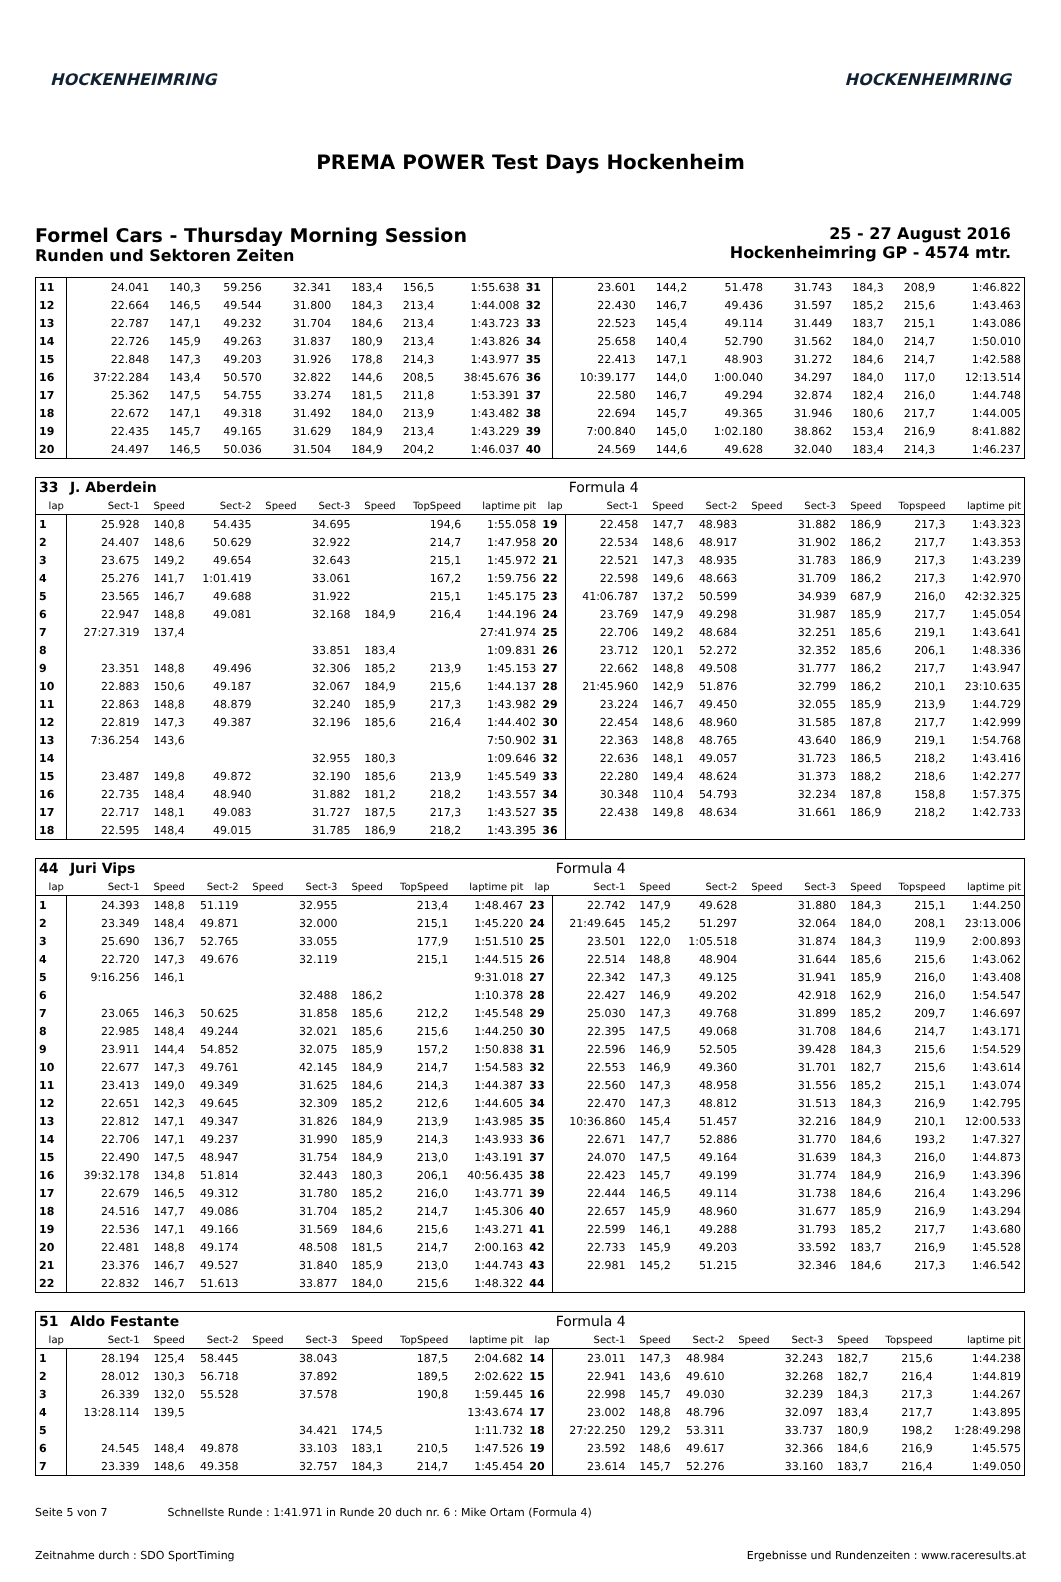HOCKENHEIMRING HOCKENHEIMRING
PREMA POWER Test Days Hockenheim
Formel Cars - Thursday Morning Session
Runden und Sektoren Zeiten
25 - 27 August 2016
Hockenheimring GP - 4574 mtr.
| 11 | 24.041 | 140,3 | 59.256 | | 32.341 | 183,4 | 156,5 | 1:55.638 | 31 | 23.601 | 144,2 | 51.478 | | 31.743 | 184,3 | 208,9 | 1:46.822 |
| 12 | 22.664 | 146,5 | 49.544 | | 31.800 | 184,3 | 213,4 | 1:44.008 | 32 | 22.430 | 146,7 | 49.436 | | 31.597 | 185,2 | 215,6 | 1:43.463 |
| 13 | 22.787 | 147,1 | 49.232 | | 31.704 | 184,6 | 213,4 | 1:43.723 | 33 | 22.523 | 145,4 | 49.114 | | 31.449 | 183,7 | 215,1 | 1:43.086 |
| 14 | 22.726 | 145,9 | 49.263 | | 31.837 | 180,9 | 213,4 | 1:43.826 | 34 | 25.658 | 140,4 | 52.790 | | 31.562 | 184,0 | 214,7 | 1:50.010 |
| 15 | 22.848 | 147,3 | 49.203 | | 31.926 | 178,8 | 214,3 | 1:43.977 | 35 | 22.413 | 147,1 | 48.903 | | 31.272 | 184,6 | 214,7 | 1:42.588 |
| 16 | 37:22.284 | 143,4 | 50.570 | | 32.822 | 144,6 | 208,5 | 38:45.676 | 36 | 10:39.177 | 144,0 | 1:00.040 | | 34.297 | 184,0 | 117,0 | 12:13.514 |
| 17 | 25.362 | 147,5 | 54.755 | | 33.274 | 181,5 | 211,8 | 1:53.391 | 37 | 22.580 | 146,7 | 49.294 | | 32.874 | 182,4 | 216,0 | 1:44.748 |
| 18 | 22.672 | 147,1 | 49.318 | | 31.492 | 184,0 | 213,9 | 1:43.482 | 38 | 22.694 | 145,7 | 49.365 | | 31.946 | 180,6 | 217,7 | 1:44.005 |
| 19 | 22.435 | 145,7 | 49.165 | | 31.629 | 184,9 | 213,4 | 1:43.229 | 39 | 7:00.840 | 145,0 | 1:02.180 | | 38.862 | 153,4 | 216,9 | 8:41.882 |
| 20 | 24.497 | 146,5 | 50.036 | | 31.504 | 184,9 | 204,2 | 1:46.037 | 40 | 24.569 | 144,6 | 49.628 | | 32.040 | 183,4 | 214,3 | 1:46.237 |
| 33 | J. Aberdein | | | | | | | | | Formula 4 | | | | | | | |
| lap | Sect-1 | Speed | Sect-2 | Speed | Sect-3 | Speed | TopSpeed | laptime pit | lap | Sect-1 | Speed | Sect-2 | Speed | Sect-3 | Speed | Topspeed | laptime pit |
| 1 | 25.928 | 140,8 | 54.435 | | 34.695 | | 194,6 | 1:55.058 | 19 | 22.458 | 147,7 | 48.983 | | 31.882 | 186,9 | 217,3 | 1:43.323 |
| 2 | 24.407 | 148,6 | 50.629 | | 32.922 | | 214,7 | 1:47.958 | 20 | 22.534 | 148,6 | 48.917 | | 31.902 | 186,2 | 217,7 | 1:43.353 |
| 3 | 23.675 | 149,2 | 49.654 | | 32.643 | | 215,1 | 1:45.972 | 21 | 22.521 | 147,3 | 48.935 | | 31.783 | 186,9 | 217,3 | 1:43.239 |
| 4 | 25.276 | 141,7 | 1:01.419 | | 33.061 | | 167,2 | 1:59.756 | 22 | 22.598 | 149,6 | 48.663 | | 31.709 | 186,2 | 217,3 | 1:42.970 |
| 5 | 23.565 | 146,7 | 49.688 | | 31.922 | | 215,1 | 1:45.175 | 23 | 41:06.787 | 137,2 | 50.599 | | 34.939 | 687,9 | 216,0 | 42:32.325 |
| 6 | 22.947 | 148,8 | 49.081 | | 32.168 | 184,9 | 216,4 | 1:44.196 | 24 | 23.769 | 147,9 | 49.298 | | 31.987 | 185,9 | 217,7 | 1:45.054 |
| 7 | 27:27.319 | 137,4 | | | | | | 27:41.974 | 25 | 22.706 | 149,2 | 48.684 | | 32.251 | 185,6 | 219,1 | 1:43.641 |
| 8 | | | | | 33.851 | 183,4 | | 1:09.831 | 26 | 23.712 | 120,1 | 52.272 | | 32.352 | 185,6 | 206,1 | 1:48.336 |
| 9 | 23.351 | 148,8 | 49.496 | | 32.306 | 185,2 | 213,9 | 1:45.153 | 27 | 22.662 | 148,8 | 49.508 | | 31.777 | 186,2 | 217,7 | 1:43.947 |
| 10 | 22.883 | 150,6 | 49.187 | | 32.067 | 184,9 | 215,6 | 1:44.137 | 28 | 21:45.960 | 142,9 | 51.876 | | 32.799 | 186,2 | 210,1 | 23:10.635 |
| 11 | 22.863 | 148,8 | 48.879 | | 32.240 | 185,9 | 217,3 | 1:43.982 | 29 | 23.224 | 146,7 | 49.450 | | 32.055 | 185,9 | 213,9 | 1:44.729 |
| 12 | 22.819 | 147,3 | 49.387 | | 32.196 | 185,6 | 216,4 | 1:44.402 | 30 | 22.454 | 148,6 | 48.960 | | 31.585 | 187,8 | 217,7 | 1:42.999 |
| 13 | 7:36.254 | 143,6 | | | | | | 7:50.902 | 31 | 22.363 | 148,8 | 48.765 | | 43.640 | 186,9 | 219,1 | 1:54.768 |
| 14 | | | | | 32.955 | 180,3 | | 1:09.646 | 32 | 22.636 | 148,1 | 49.057 | | 31.723 | 186,5 | 218,2 | 1:43.416 |
| 15 | 23.487 | 149,8 | 49.872 | | 32.190 | 185,6 | 213,9 | 1:45.549 | 33 | 22.280 | 149,4 | 48.624 | | 31.373 | 188,2 | 218,6 | 1:42.277 |
| 16 | 22.735 | 148,4 | 48.940 | | 31.882 | 181,2 | 218,2 | 1:43.557 | 34 | 30.348 | 110,4 | 54.793 | | 32.234 | 187,8 | 158,8 | 1:57.375 |
| 17 | 22.717 | 148,1 | 49.083 | | 31.727 | 187,5 | 217,3 | 1:43.527 | 35 | 22.438 | 149,8 | 48.634 | | 31.661 | 186,9 | 218,2 | 1:42.733 |
| 18 | 22.595 | 148,4 | 49.015 | | 31.785 | 186,9 | 218,2 | 1:43.395 | 36 | | | | | | | | |
| 44 | Juri Vips | | | | | | | | | Formula 4 | | | | | | | |
| lap | Sect-1 | Speed | Sect-2 | Speed | Sect-3 | Speed | TopSpeed | laptime pit | lap | Sect-1 | Speed | Sect-2 | Speed | Sect-3 | Speed | Topspeed | laptime pit |
| 1 | 24.393 | 148,8 | 51.119 | | 32.955 | | 213,4 | 1:48.467 | 23 | 22.742 | 147,9 | 49.628 | | 31.880 | 184,3 | 215,1 | 1:44.250 |
| 2 | 23.349 | 148,4 | 49.871 | | 32.000 | | 215,1 | 1:45.220 | 24 | 21:49.645 | 145,2 | 51.297 | | 32.064 | 184,0 | 208,1 | 23:13.006 |
| 3 | 25.690 | 136,7 | 52.765 | | 33.055 | | 177,9 | 1:51.510 | 25 | 23.501 | 122,0 | 1:05.518 | | 31.874 | 184,3 | 119,9 | 2:00.893 |
| 4 | 22.720 | 147,3 | 49.676 | | 32.119 | | 215,1 | 1:44.515 | 26 | 22.514 | 148,8 | 48.904 | | 31.644 | 185,6 | 215,6 | 1:43.062 |
| 5 | 9:16.256 | 146,1 | | | | | | 9:31.018 | 27 | 22.342 | 147,3 | 49.125 | | 31.941 | 185,9 | 216,0 | 1:43.408 |
| 6 | | | | | 32.488 | 186,2 | | 1:10.378 | 28 | 22.427 | 146,9 | 49.202 | | 42.918 | 162,9 | 216,0 | 1:54.547 |
| 7 | 23.065 | 146,3 | 50.625 | | 31.858 | 185,6 | 212,2 | 1:45.548 | 29 | 25.030 | 147,3 | 49.768 | | 31.899 | 185,2 | 209,7 | 1:46.697 |
| 8 | 22.985 | 148,4 | 49.244 | | 32.021 | 185,6 | 215,6 | 1:44.250 | 30 | 22.395 | 147,5 | 49.068 | | 31.708 | 184,6 | 214,7 | 1:43.171 |
| 9 | 23.911 | 144,4 | 54.852 | | 32.075 | 185,9 | 157,2 | 1:50.838 | 31 | 22.596 | 146,9 | 52.505 | | 39.428 | 184,3 | 215,6 | 1:54.529 |
| 10 | 22.677 | 147,3 | 49.761 | | 42.145 | 184,9 | 214,7 | 1:54.583 | 32 | 22.553 | 146,9 | 49.360 | | 31.701 | 182,7 | 215,6 | 1:43.614 |
| 11 | 23.413 | 149,0 | 49.349 | | 31.625 | 184,6 | 214,3 | 1:44.387 | 33 | 22.560 | 147,3 | 48.958 | | 31.556 | 185,2 | 215,1 | 1:43.074 |
| 12 | 22.651 | 142,3 | 49.645 | | 32.309 | 185,2 | 212,6 | 1:44.605 | 34 | 22.470 | 147,3 | 48.812 | | 31.513 | 184,3 | 216,9 | 1:42.795 |
| 13 | 22.812 | 147,1 | 49.347 | | 31.826 | 184,9 | 213,9 | 1:43.985 | 35 | 10:36.860 | 145,4 | 51.457 | | 32.216 | 184,9 | 210,1 | 12:00.533 |
| 14 | 22.706 | 147,1 | 49.237 | | 31.990 | 185,9 | 214,3 | 1:43.933 | 36 | 22.671 | 147,7 | 52.886 | | 31.770 | 184,6 | 193,2 | 1:47.327 |
| 15 | 22.490 | 147,5 | 48.947 | | 31.754 | 184,9 | 213,0 | 1:43.191 | 37 | 24.070 | 147,5 | 49.164 | | 31.639 | 184,3 | 216,0 | 1:44.873 |
| 16 | 39:32.178 | 134,8 | 51.814 | | 32.443 | 180,3 | 206,1 | 40:56.435 | 38 | 22.423 | 145,7 | 49.199 | | 31.774 | 184,9 | 216,9 | 1:43.396 |
| 17 | 22.679 | 146,5 | 49.312 | | 31.780 | 185,2 | 216,0 | 1:43.771 | 39 | 22.444 | 146,5 | 49.114 | | 31.738 | 184,6 | 216,4 | 1:43.296 |
| 18 | 24.516 | 147,7 | 49.086 | | 31.704 | 185,2 | 214,7 | 1:45.306 | 40 | 22.657 | 145,9 | 48.960 | | 31.677 | 185,9 | 216,9 | 1:43.294 |
| 19 | 22.536 | 147,1 | 49.166 | | 31.569 | 184,6 | 215,6 | 1:43.271 | 41 | 22.599 | 146,1 | 49.288 | | 31.793 | 185,2 | 217,7 | 1:43.680 |
| 20 | 22.481 | 148,8 | 49.174 | | 48.508 | 181,5 | 214,7 | 2:00.163 | 42 | 22.733 | 145,9 | 49.203 | | 33.592 | 183,7 | 216,9 | 1:45.528 |
| 21 | 23.376 | 146,7 | 49.527 | | 31.840 | 185,9 | 213,0 | 1:44.743 | 43 | 22.981 | 145,2 | 51.215 | | 32.346 | 184,6 | 217,3 | 1:46.542 |
| 22 | 22.832 | 146,7 | 51.613 | | 33.877 | 184,0 | 215,6 | 1:48.322 | 44 | | | | | | | | |
| 51 | Aldo Festante | | | | | | | | | Formula 4 | | | | | | | |
| lap | Sect-1 | Speed | Sect-2 | Speed | Sect-3 | Speed | TopSpeed | laptime pit | lap | Sect-1 | Speed | Sect-2 | Speed | Sect-3 | Speed | Topspeed | laptime pit |
| 1 | 28.194 | 125,4 | 58.445 | | 38.043 | | 187,5 | 2:04.682 | 14 | 23.011 | 147,3 | 48.984 | | 32.243 | 182,7 | 215,6 | 1:44.238 |
| 2 | 28.012 | 130,3 | 56.718 | | 37.892 | | 189,5 | 2:02.622 | 15 | 22.941 | 143,6 | 49.610 | | 32.268 | 182,7 | 216,4 | 1:44.819 |
| 3 | 26.339 | 132,0 | 55.528 | | 37.578 | | 190,8 | 1:59.445 | 16 | 22.998 | 145,7 | 49.030 | | 32.239 | 184,3 | 217,3 | 1:44.267 |
| 4 | 13:28.114 | 139,5 | | | | | | 13:43.674 | 17 | 23.002 | 148,8 | 48.796 | | 32.097 | 183,4 | 217,7 | 1:43.895 |
| 5 | | | | | 34.421 | 174,5 | | 1:11.732 | 18 | 27:22.250 | 129,2 | 53.311 | | 33.737 | 180,9 | 198,2 | 1:28:49.298 |
| 6 | 24.545 | 148,4 | 49.878 | | 33.103 | 183,1 | 210,5 | 1:47.526 | 19 | 23.592 | 148,6 | 49.617 | | 32.366 | 184,6 | 216,9 | 1:45.575 |
| 7 | 23.339 | 148,6 | 49.358 | | 32.757 | 184,3 | 214,7 | 1:45.454 | 20 | 23.614 | 145,7 | 52.276 | | 33.160 | 183,7 | 216,4 | 1:49.050 |
Seite 5 von 7 Schnellste Runde : 1:41.971 in Runde 20 duch nr. 6 : Mike Ortam (Formula 4)
Zeitnahme durch : SDO SportTiming Ergebnisse und Rundenzeiten : www.raceresults.at